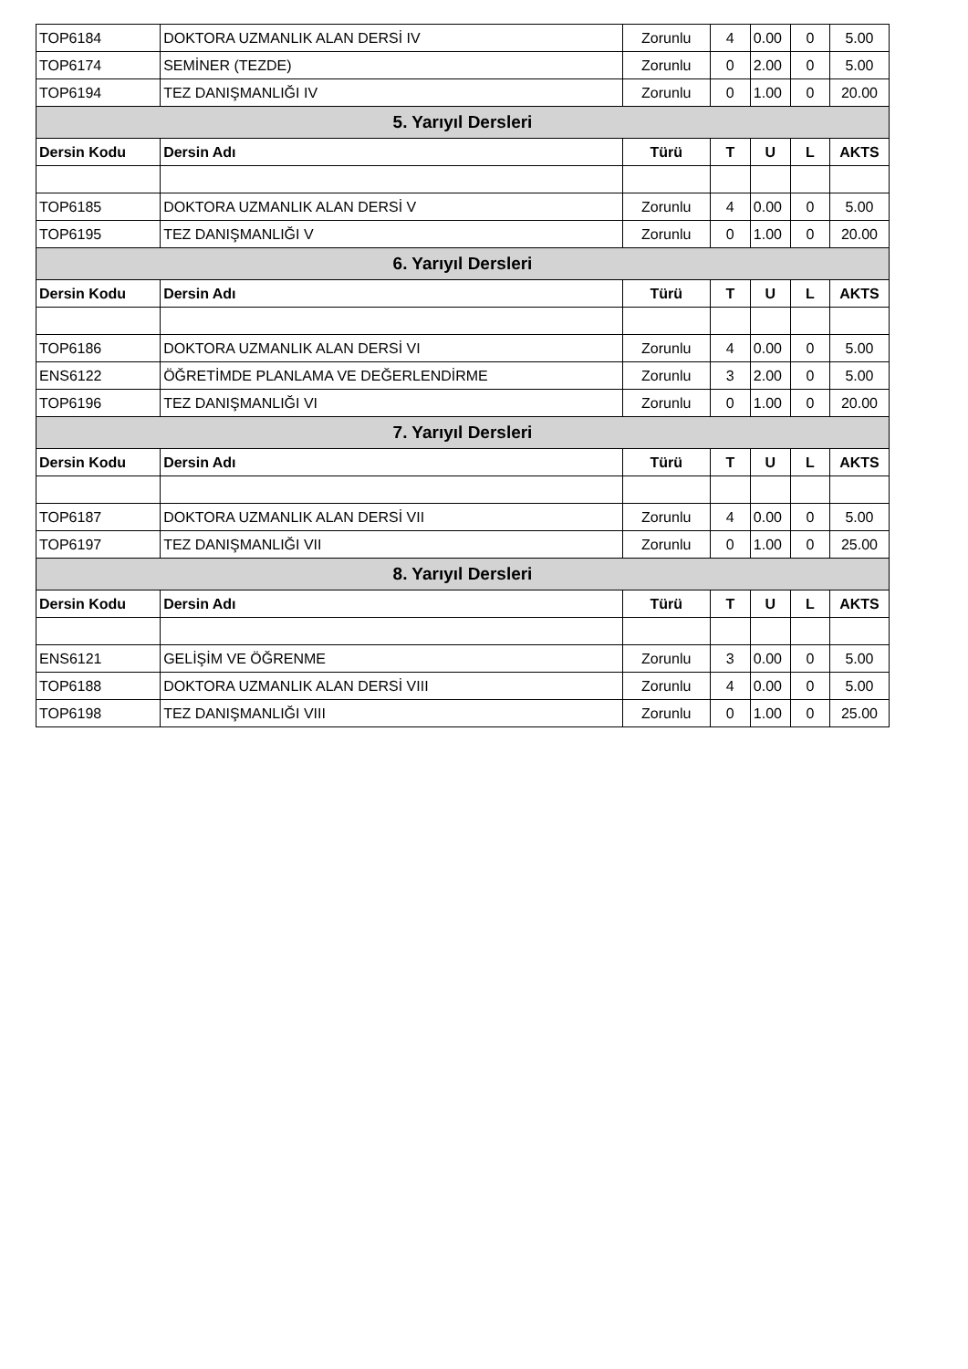| TOP6184 | DOKTORA UZMANLIK ALAN DERSİ IV | Zorunlu | 4 | 0.00 | 0 | 5.00 |
| TOP6174 | SEMİNER (TEZDE) | Zorunlu | 0 | 2.00 | 0 | 5.00 |
| TOP6194 | TEZ DANIŞMANLIĞI IV | Zorunlu | 0 | 1.00 | 0 | 20.00 |
| 5. Yarıyıl Dersleri | | | | | | |
| Dersin Kodu | Dersin Adı | Türü | T | U | L | AKTS |
| TOP6185 | DOKTORA UZMANLIK ALAN DERSİ V | Zorunlu | 4 | 0.00 | 0 | 5.00 |
| TOP6195 | TEZ DANIŞMANLIĞI V | Zorunlu | 0 | 1.00 | 0 | 20.00 |
| 6. Yarıyıl Dersleri | | | | | | |
| Dersin Kodu | Dersin Adı | Türü | T | U | L | AKTS |
| TOP6186 | DOKTORA UZMANLIK ALAN DERSİ VI | Zorunlu | 4 | 0.00 | 0 | 5.00 |
| ENS6122 | ÖĞRETİMDE PLANLAMA VE DEĞERLENDİRME | Zorunlu | 3 | 2.00 | 0 | 5.00 |
| TOP6196 | TEZ DANIŞMANLIĞI VI | Zorunlu | 0 | 1.00 | 0 | 20.00 |
| 7. Yarıyıl Dersleri | | | | | | |
| Dersin Kodu | Dersin Adı | Türü | T | U | L | AKTS |
| TOP6187 | DOKTORA UZMANLIK ALAN DERSİ VII | Zorunlu | 4 | 0.00 | 0 | 5.00 |
| TOP6197 | TEZ DANIŞMANLIĞI VII | Zorunlu | 0 | 1.00 | 0 | 25.00 |
| 8. Yarıyıl Dersleri | | | | | | |
| Dersin Kodu | Dersin Adı | Türü | T | U | L | AKTS |
| ENS6121 | GELİŞİM VE ÖĞRENME | Zorunlu | 3 | 0.00 | 0 | 5.00 |
| TOP6188 | DOKTORA UZMANLIK ALAN DERSİ VIII | Zorunlu | 4 | 0.00 | 0 | 5.00 |
| TOP6198 | TEZ DANIŞMANLIĞI VIII | Zorunlu | 0 | 1.00 | 0 | 25.00 |